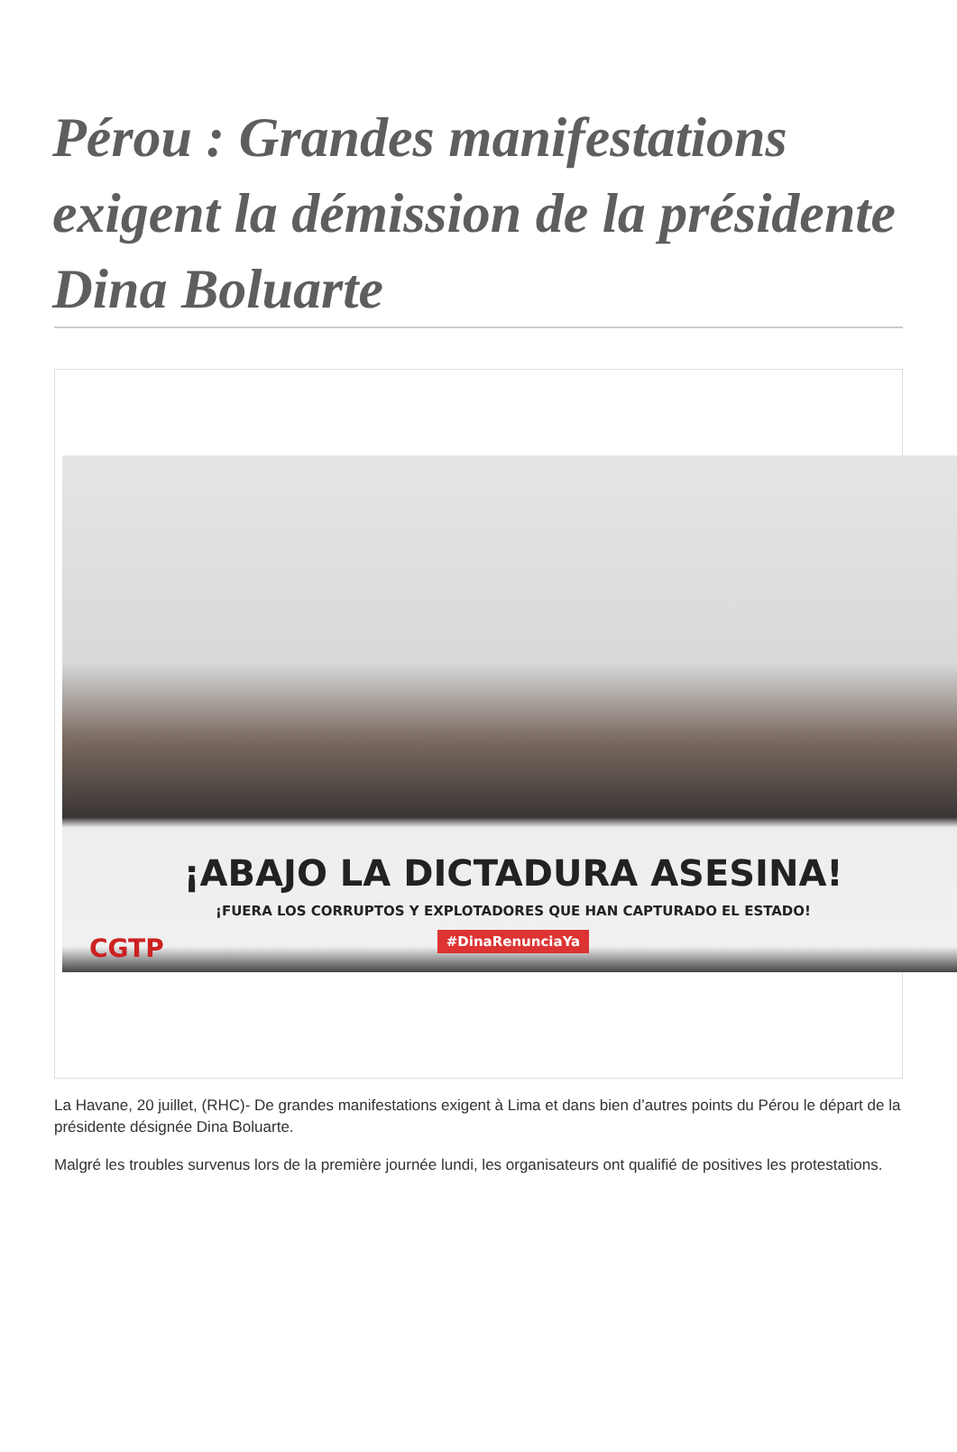Pérou : Grandes manifestations exigent la démission de la présidente Dina Boluarte
CGTP
¡ABAJO LA DICTADURA ASESINA!
¡FUERA LOS CORRUPTOS Y EXPLOTADORES QUE HAN CAPTURADO EL ESTADO!
#DinaRenunciaYa
La Havane, 20 juillet, (RHC)- De grandes manifestations exigent à Lima et dans bien d’autres points du Pérou le départ de la présidente désignée Dina Boluarte.
Malgré les troubles survenus lors de la première journée lundi, les organisateurs ont qualifié de positives les protestations.